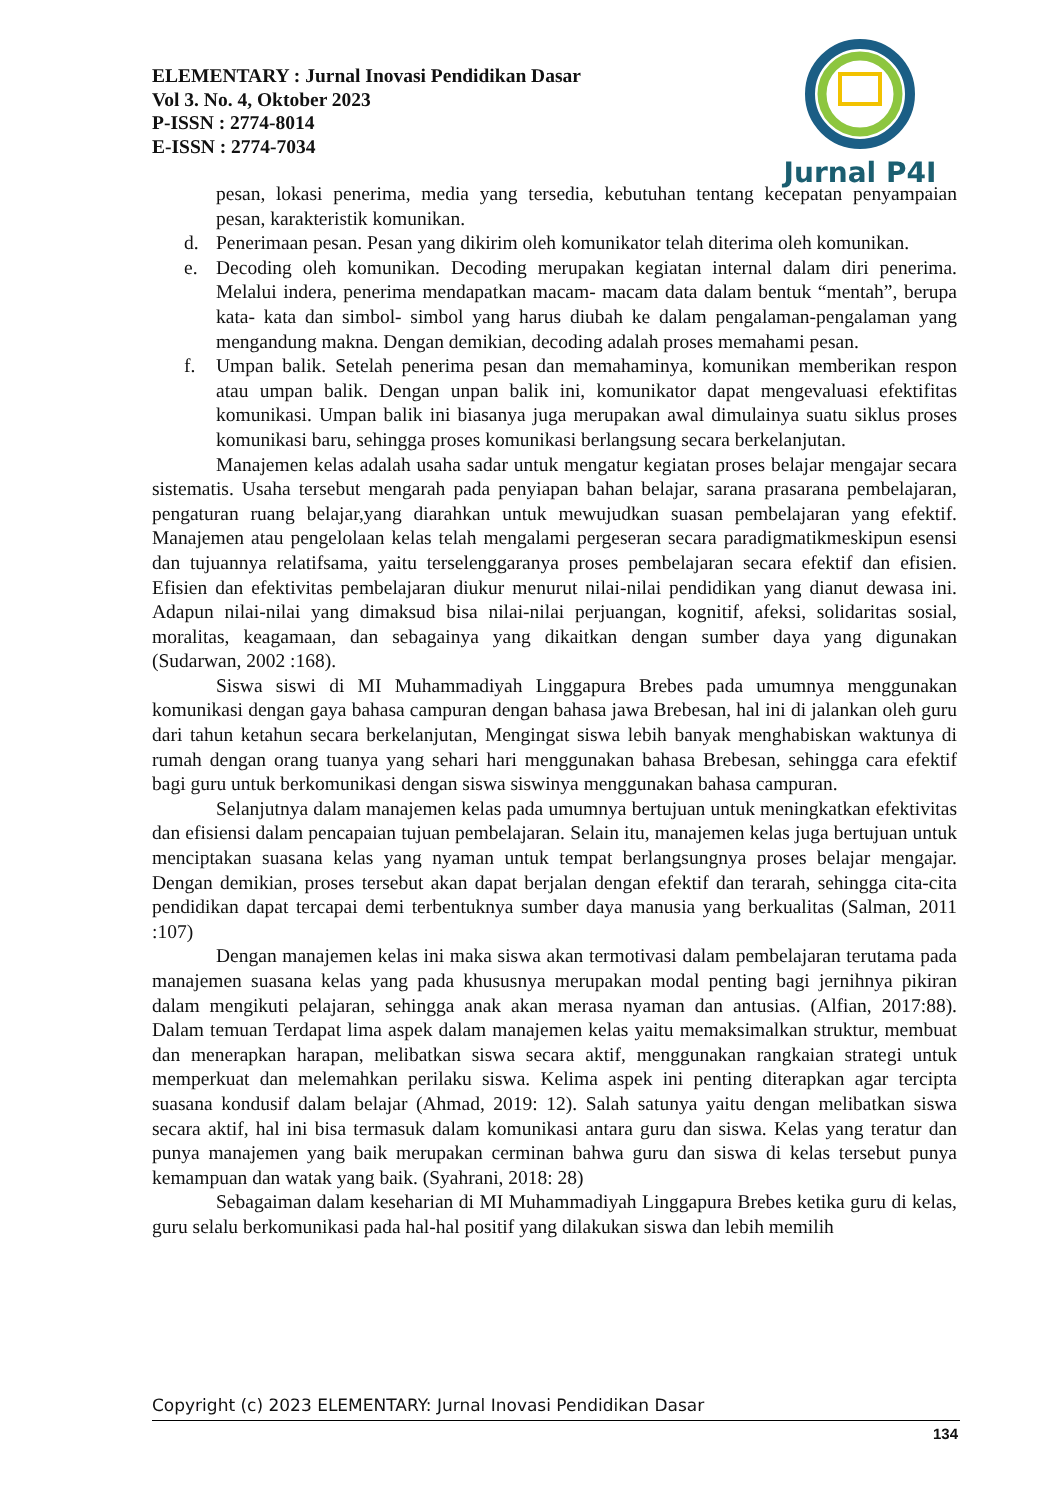ELEMENTARY : Jurnal Inovasi Pendidikan Dasar
Vol 3. No. 4, Oktober 2023
P-ISSN : 2774-8014
E-ISSN : 2774-7034
Jurnal P4I
pesan, lokasi penerima, media yang tersedia, kebutuhan tentang kecepatan penyampaian pesan, karakteristik komunikan.
d. Penerimaan pesan. Pesan yang dikirim oleh komunikator telah diterima oleh komunikan.
e. Decoding oleh komunikan. Decoding merupakan kegiatan internal dalam diri penerima. Melalui indera, penerima mendapatkan macam- macam data dalam bentuk “mentah”, berupa kata- kata dan simbol- simbol yang harus diubah ke dalam pengalaman-pengalaman yang mengandung makna. Dengan demikian, decoding adalah proses memahami pesan.
f. Umpan balik. Setelah penerima pesan dan memahaminya, komunikan memberikan respon atau umpan balik. Dengan unpan balik ini, komunikator dapat mengevaluasi efektifitas komunikasi. Umpan balik ini biasanya juga merupakan awal dimulainya suatu siklus proses komunikasi baru, sehingga proses komunikasi berlangsung secara berkelanjutan.
Manajemen kelas adalah usaha sadar untuk mengatur kegiatan proses belajar mengajar secara sistematis. Usaha tersebut mengarah pada penyiapan bahan belajar, sarana prasarana pembelajaran, pengaturan ruang belajar,yang diarahkan untuk mewujudkan suasan pembelajaran yang efektif. Manajemen atau pengelolaan kelas telah mengalami pergeseran secara paradigmatikmeskipun esensi dan tujuannya relatifsama, yaitu terselenggaranya proses pembelajaran secara efektif dan efisien. Efisien dan efektivitas pembelajaran diukur menurut nilai-nilai pendidikan yang dianut dewasa ini. Adapun nilai-nilai yang dimaksud bisa nilai-nilai perjuangan, kognitif, afeksi, solidaritas sosial, moralitas, keagamaan, dan sebagainya yang dikaitkan dengan sumber daya yang digunakan (Sudarwan, 2002 :168).
Siswa siswi di MI Muhammadiyah Linggapura Brebes pada umumnya menggunakan komunikasi dengan gaya bahasa campuran dengan bahasa jawa Brebesan, hal ini di jalankan oleh guru dari tahun ketahun secara berkelanjutan, Mengingat siswa lebih banyak menghabiskan waktunya di rumah dengan orang tuanya yang sehari hari menggunakan bahasa Brebesan, sehingga cara efektif bagi guru untuk berkomunikasi dengan siswa siswinya menggunakan bahasa campuran.
Selanjutnya dalam manajemen kelas pada umumnya bertujuan untuk meningkatkan efektivitas dan efisiensi dalam pencapaian tujuan pembelajaran. Selain itu, manajemen kelas juga bertujuan untuk menciptakan suasana kelas yang nyaman untuk tempat berlangsungnya proses belajar mengajar. Dengan demikian, proses tersebut akan dapat berjalan dengan efektif dan terarah, sehingga cita-cita pendidikan dapat tercapai demi terbentuknya sumber daya manusia yang berkualitas (Salman, 2011 :107)
Dengan manajemen kelas ini maka siswa akan termotivasi dalam pembelajaran terutama pada manajemen suasana kelas yang pada khususnya merupakan modal penting bagi jernihnya pikiran dalam mengikuti pelajaran, sehingga anak akan merasa nyaman dan antusias. (Alfian, 2017:88). Dalam temuan Terdapat lima aspek dalam manajemen kelas yaitu memaksimalkan struktur, membuat dan menerapkan harapan, melibatkan siswa secara aktif, menggunakan rangkaian strategi untuk memperkuat dan melemahkan perilaku siswa. Kelima aspek ini penting diterapkan agar tercipta suasana kondusif dalam belajar (Ahmad, 2019: 12). Salah satunya yaitu dengan melibatkan siswa secara aktif, hal ini bisa termasuk dalam komunikasi antara guru dan siswa. Kelas yang teratur dan punya manajemen yang baik merupakan cerminan bahwa guru dan siswa di kelas tersebut punya kemampuan dan watak yang baik. (Syahrani, 2018: 28)
Sebagaiman dalam keseharian di MI Muhammadiyah Linggapura Brebes ketika guru di kelas, guru selalu berkomunikasi pada hal-hal positif yang dilakukan siswa dan lebih memilih
Copyright (c) 2023 ELEMENTARY: Jurnal Inovasi Pendidikan Dasar
134